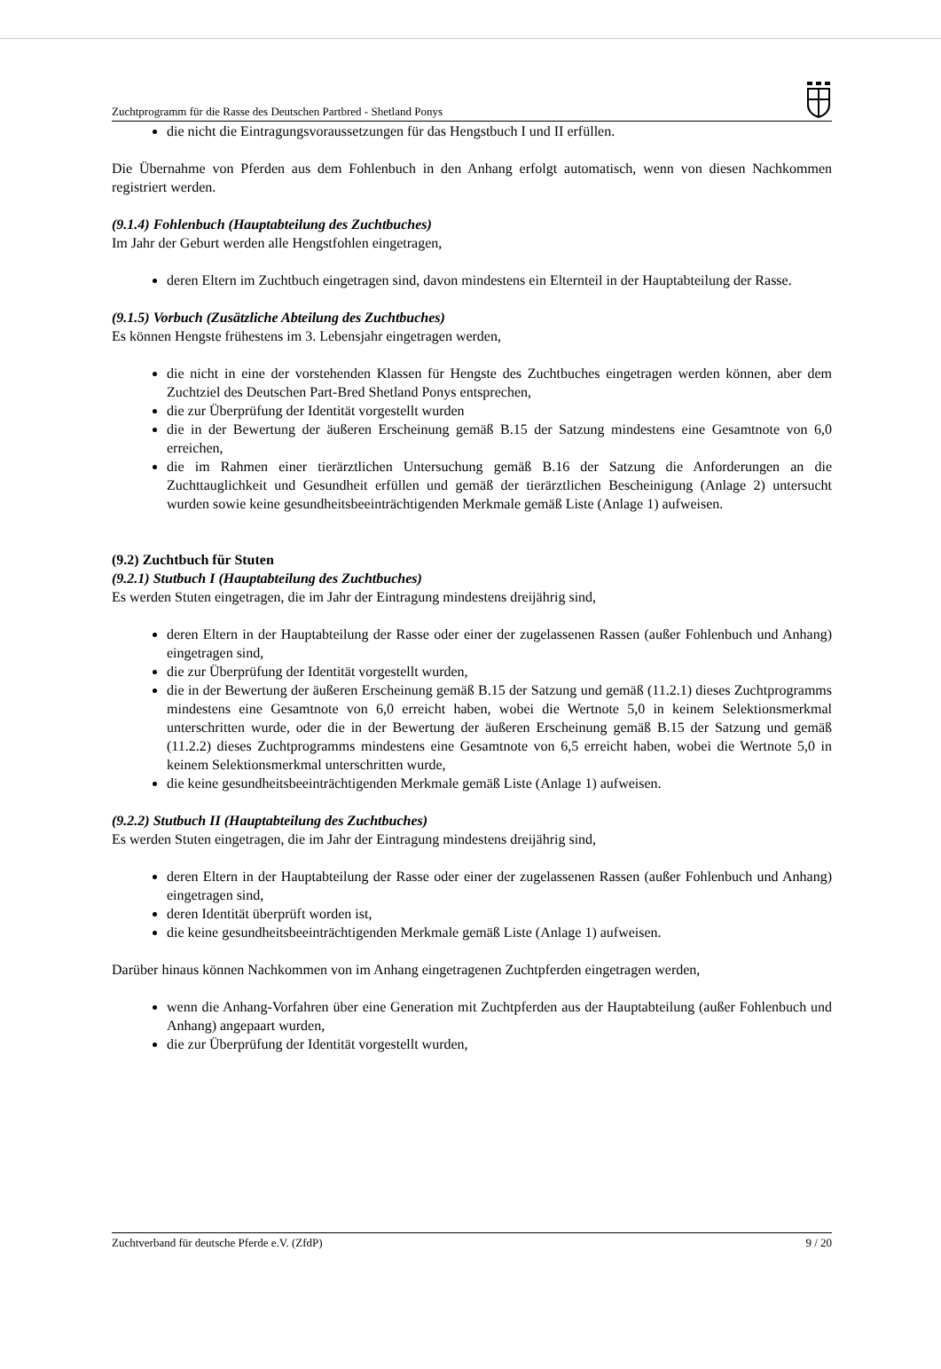Zuchtprogramm für die Rasse des Deutschen Partbred - Shetland Ponys
die nicht die Eintragungsvoraussetzungen für das Hengstbuch I und II erfüllen.
Die Übernahme von Pferden aus dem Fohlenbuch in den Anhang erfolgt automatisch, wenn von diesen Nachkommen registriert werden.
(9.1.4) Fohlenbuch (Hauptabteilung des Zuchtbuches)
Im Jahr der Geburt werden alle Hengstfohlen eingetragen,
deren Eltern im Zuchtbuch eingetragen sind, davon mindestens ein Elternteil in der Hauptabteilung der Rasse.
(9.1.5) Vorbuch (Zusätzliche Abteilung des Zuchtbuches)
Es können Hengste frühestens im 3. Lebensjahr eingetragen werden,
die nicht in eine der vorstehenden Klassen für Hengste des Zuchtbuches eingetragen werden können, aber dem Zuchtziel des Deutschen Part-Bred Shetland Ponys entsprechen,
die zur Überprüfung der Identität vorgestellt wurden
die in der Bewertung der äußeren Erscheinung gemäß B.15 der Satzung mindestens eine Gesamtnote von 6,0 erreichen,
die im Rahmen einer tierärztlichen Untersuchung gemäß B.16 der Satzung die Anforderungen an die Zuchttauglichkeit und Gesundheit erfüllen und gemäß der tierärztlichen Bescheinigung (Anlage 2) untersucht wurden sowie keine gesundheitsbeeinträchtigenden Merkmale gemäß Liste (Anlage 1) aufweisen.
(9.2) Zuchtbuch für Stuten
(9.2.1) Stutbuch I (Hauptabteilung des Zuchtbuches)
Es werden Stuten eingetragen, die im Jahr der Eintragung mindestens dreijährig sind,
deren Eltern in der Hauptabteilung der Rasse oder einer der zugelassenen Rassen (außer Fohlenbuch und Anhang) eingetragen sind,
die zur Überprüfung der Identität vorgestellt wurden,
die in der Bewertung der äußeren Erscheinung gemäß B.15 der Satzung und gemäß (11.2.1) dieses Zuchtprogramms mindestens eine Gesamtnote von 6,0 erreicht haben, wobei die Wertnote 5,0 in keinem Selektionsmerkmal unterschritten wurde, oder die in der Bewertung der äußeren Erscheinung gemäß B.15 der Satzung und gemäß (11.2.2) dieses Zuchtprogramms mindestens eine Gesamtnote von 6,5 erreicht haben, wobei die Wertnote 5,0 in keinem Selektionsmerkmal unterschritten wurde,
die keine gesundheitsbeeinträchtigenden Merkmale gemäß Liste (Anlage 1) aufweisen.
(9.2.2) Stutbuch II (Hauptabteilung des Zuchtbuches)
Es werden Stuten eingetragen, die im Jahr der Eintragung mindestens dreijährig sind,
deren Eltern in der Hauptabteilung der Rasse oder einer der zugelassenen Rassen (außer Fohlenbuch und Anhang) eingetragen sind,
deren Identität überprüft worden ist,
die keine gesundheitsbeeinträchtigenden Merkmale gemäß Liste (Anlage 1) aufweisen.
Darüber hinaus können Nachkommen von im Anhang eingetragenen Zuchtpferden eingetragen werden,
wenn die Anhang-Vorfahren über eine Generation mit Zuchtpferden aus der Hauptabteilung (außer Fohlenbuch und Anhang) angepaart wurden,
die zur Überprüfung der Identität vorgestellt wurden,
Zuchtverband für deutsche Pferde e.V. (ZfdP) 9 / 20